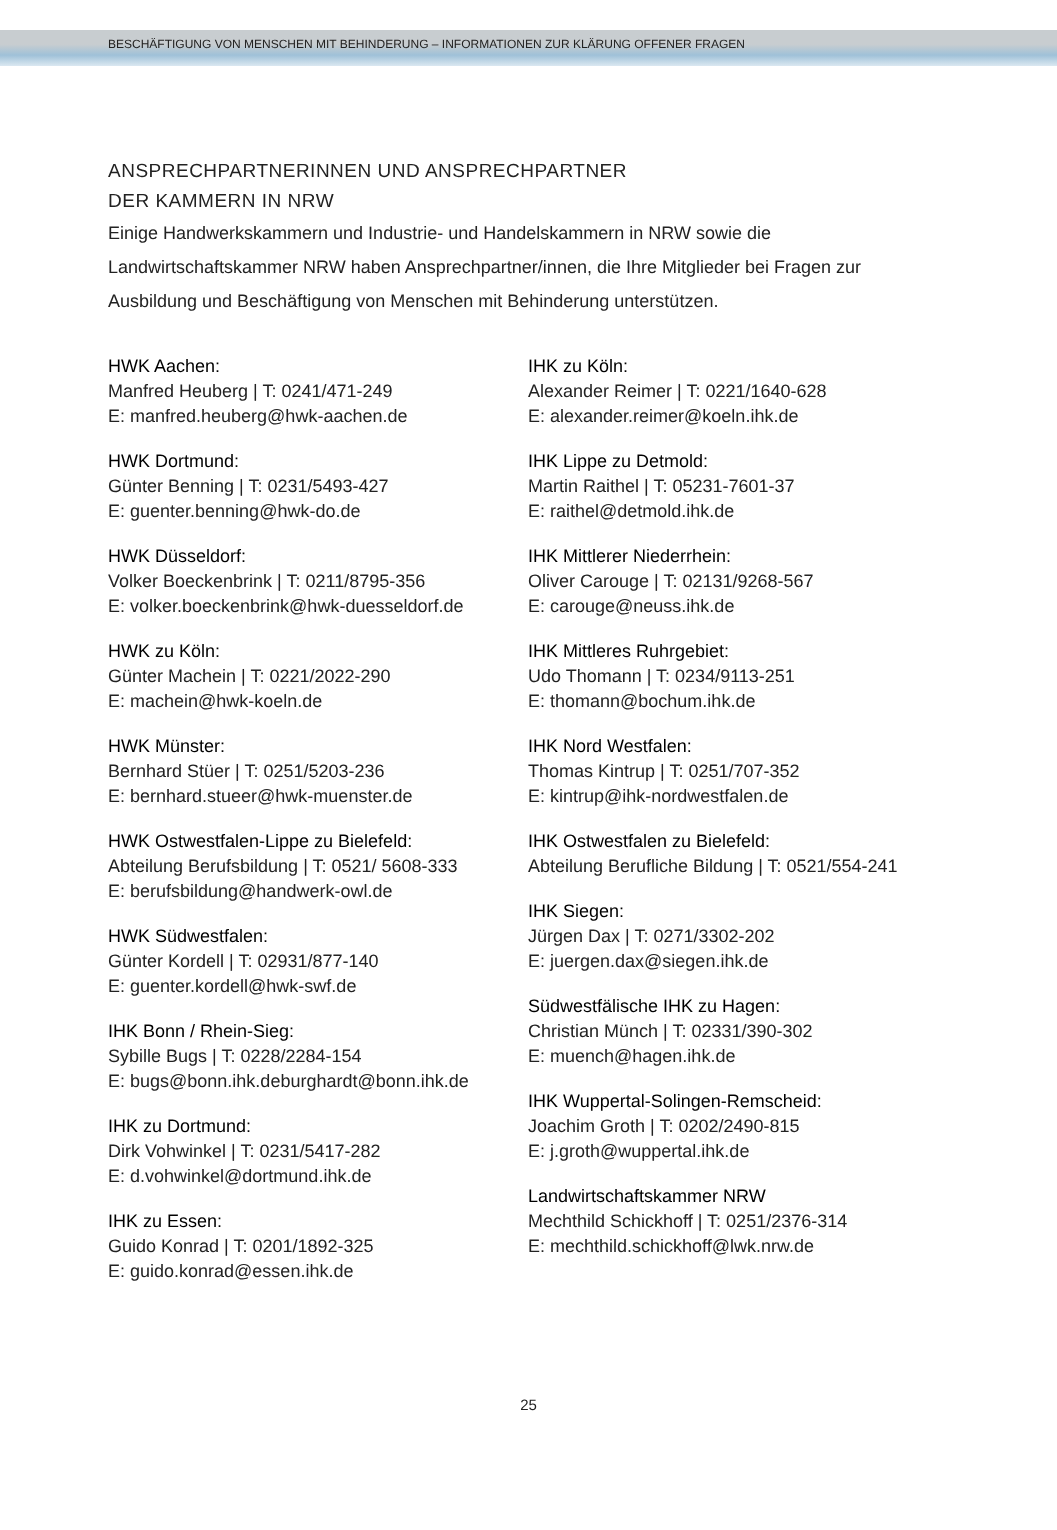BESCHÄFTIGUNG VON MENSCHEN MIT BEHINDERUNG – INFORMATIONEN ZUR KLÄRUNG OFFENER FRAGEN
ANSPRECHPARTNERINNEN UND ANSPRECHPARTNER
DER KAMMERN IN NRW
Einige Handwerkskammern und Industrie- und Handelskammern in NRW sowie die Landwirtschaftskammer NRW haben Ansprechpartner/innen, die Ihre Mitglieder bei Fragen zur Ausbildung und Beschäftigung von Menschen mit Behinderung unterstützen.
HWK Aachen:
Manfred Heuberg | T: 0241/471-249
E: manfred.heuberg@hwk-aachen.de
HWK Dortmund:
Günter Benning | T: 0231/5493-427
E: guenter.benning@hwk-do.de
HWK Düsseldorf:
Volker Boeckenbrink | T: 0211/8795-356
E: volker.boeckenbrink@hwk-duesseldorf.de
HWK zu Köln:
Günter Machein | T: 0221/2022-290
E: machein@hwk-koeln.de
HWK Münster:
Bernhard Stüer | T: 0251/5203-236
E: bernhard.stueer@hwk-muenster.de
HWK Ostwestfalen-Lippe zu Bielefeld:
Abteilung Berufsbildung | T: 0521/ 5608-333
E: berufsbildung@handwerk-owl.de
HWK Südwestfalen:
Günter Kordell | T: 02931/877-140
E: guenter.kordell@hwk-swf.de
IHK Bonn / Rhein-Sieg:
Sybille Bugs | T: 0228/2284-154
E: bugs@bonn.ihk.deburghardt@bonn.ihk.de
IHK zu Dortmund:
Dirk Vohwinkel | T: 0231/5417-282
E: d.vohwinkel@dortmund.ihk.de
IHK zu Essen:
Guido Konrad | T: 0201/1892-325
E: guido.konrad@essen.ihk.de
IHK zu Köln:
Alexander Reimer | T: 0221/1640-628
E: alexander.reimer@koeln.ihk.de
IHK Lippe zu Detmold:
Martin Raithel | T: 05231-7601-37
E: raithel@detmold.ihk.de
IHK Mittlerer Niederrhein:
Oliver Carouge | T: 02131/9268-567
E: carouge@neuss.ihk.de
IHK Mittleres Ruhrgebiet:
Udo Thomann | T: 0234/9113-251
E: thomann@bochum.ihk.de
IHK Nord Westfalen:
Thomas Kintrup | T: 0251/707-352
E: kintrup@ihk-nordwestfalen.de
IHK Ostwestfalen zu Bielefeld:
Abteilung Berufliche Bildung | T: 0521/554-241
IHK Siegen:
Jürgen Dax | T: 0271/3302-202
E: juergen.dax@siegen.ihk.de
Südwestfälische IHK zu Hagen:
Christian Münch | T: 02331/390-302
E: muench@hagen.ihk.de
IHK Wuppertal-Solingen-Remscheid:
Joachim Groth | T: 0202/2490-815
E: j.groth@wuppertal.ihk.de
Landwirtschaftskammer NRW
Mechthild Schickhoff | T: 0251/2376-314
E: mechthild.schickhoff@lwk.nrw.de
25